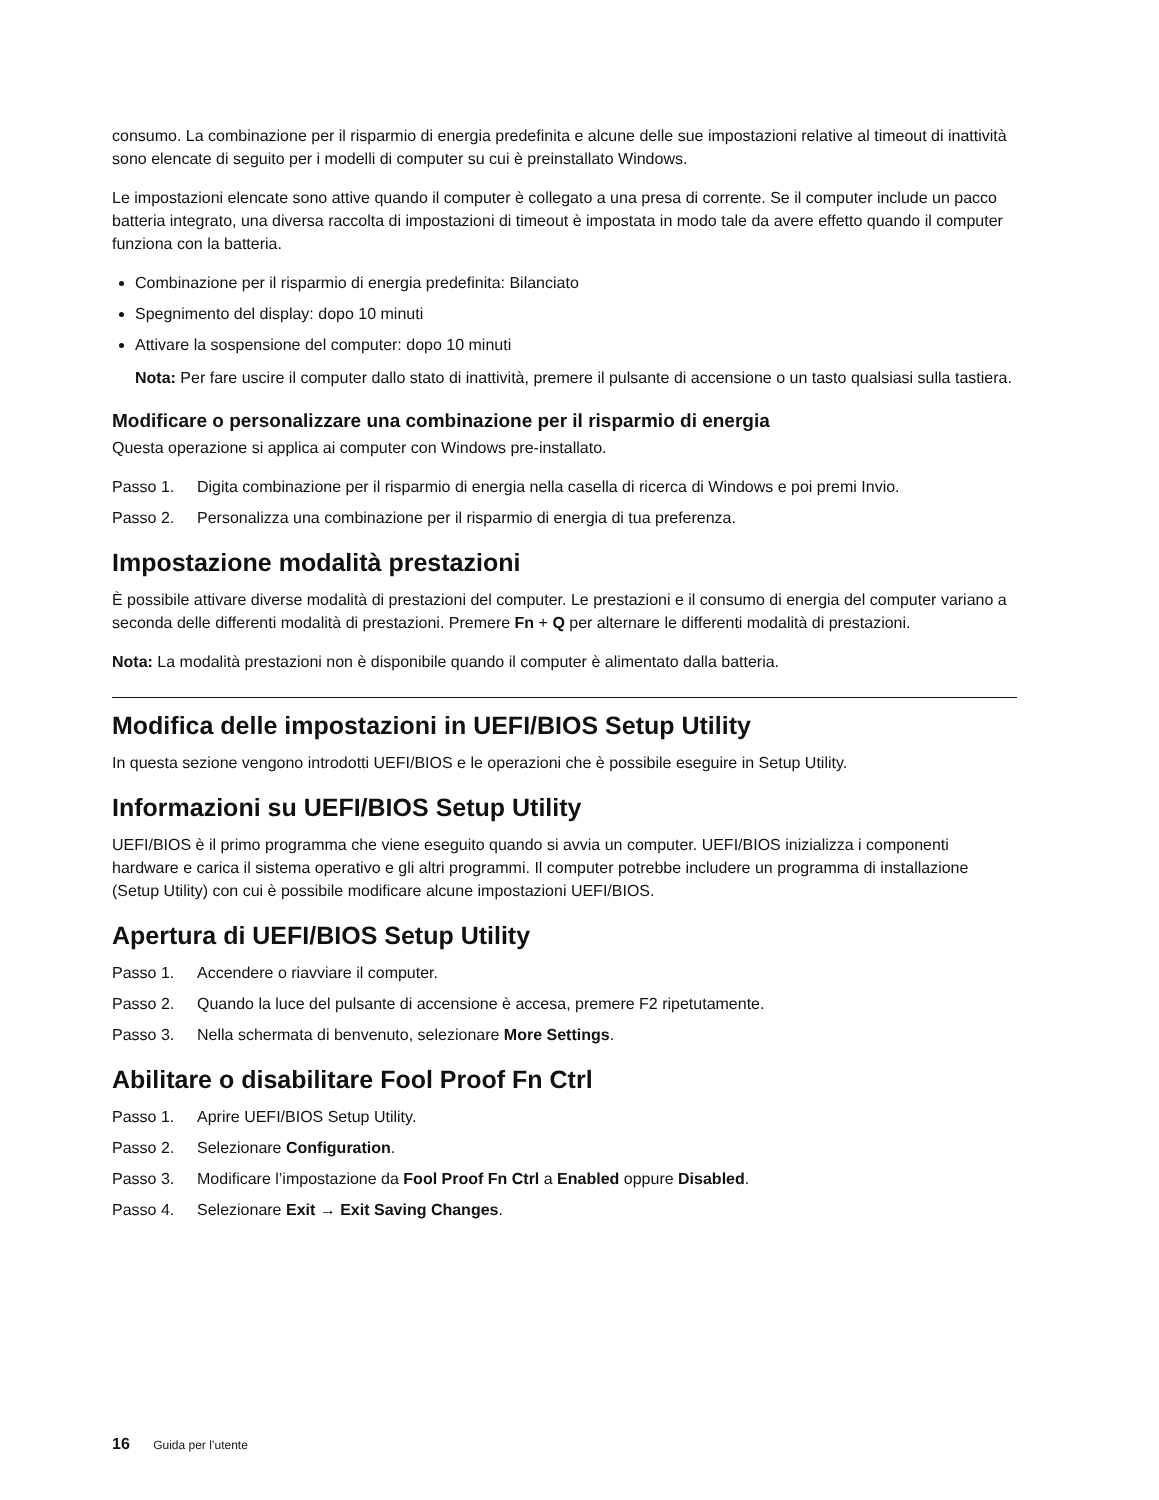consumo. La combinazione per il risparmio di energia predefinita e alcune delle sue impostazioni relative al timeout di inattività sono elencate di seguito per i modelli di computer su cui è preinstallato Windows.
Le impostazioni elencate sono attive quando il computer è collegato a una presa di corrente. Se il computer include un pacco batteria integrato, una diversa raccolta di impostazioni di timeout è impostata in modo tale da avere effetto quando il computer funziona con la batteria.
Combinazione per il risparmio di energia predefinita: Bilanciato
Spegnimento del display: dopo 10 minuti
Attivare la sospensione del computer: dopo 10 minuti
Nota: Per fare uscire il computer dallo stato di inattività, premere il pulsante di accensione o un tasto qualsiasi sulla tastiera.
Modificare o personalizzare una combinazione per il risparmio di energia
Questa operazione si applica ai computer con Windows pre-installato.
Passo 1. Digita combinazione per il risparmio di energia nella casella di ricerca di Windows e poi premi Invio.
Passo 2. Personalizza una combinazione per il risparmio di energia di tua preferenza.
Impostazione modalità prestazioni
È possibile attivare diverse modalità di prestazioni del computer. Le prestazioni e il consumo di energia del computer variano a seconda delle differenti modalità di prestazioni. Premere Fn + Q per alternare le differenti modalità di prestazioni.
Nota: La modalità prestazioni non è disponibile quando il computer è alimentato dalla batteria.
Modifica delle impostazioni in UEFI/BIOS Setup Utility
In questa sezione vengono introdotti UEFI/BIOS e le operazioni che è possibile eseguire in Setup Utility.
Informazioni su UEFI/BIOS Setup Utility
UEFI/BIOS è il primo programma che viene eseguito quando si avvia un computer. UEFI/BIOS inizializza i componenti hardware e carica il sistema operativo e gli altri programmi. Il computer potrebbe includere un programma di installazione (Setup Utility) con cui è possibile modificare alcune impostazioni UEFI/BIOS.
Apertura di UEFI/BIOS Setup Utility
Passo 1. Accendere o riavviare il computer.
Passo 2. Quando la luce del pulsante di accensione è accesa, premere F2 ripetutamente.
Passo 3. Nella schermata di benvenuto, selezionare More Settings.
Abilitare o disabilitare Fool Proof Fn Ctrl
Passo 1. Aprire UEFI/BIOS Setup Utility.
Passo 2. Selezionare Configuration.
Passo 3. Modificare l’impostazione da Fool Proof Fn Ctrl a Enabled oppure Disabled.
Passo 4. Selezionare Exit → Exit Saving Changes.
16 Guida per l’utente